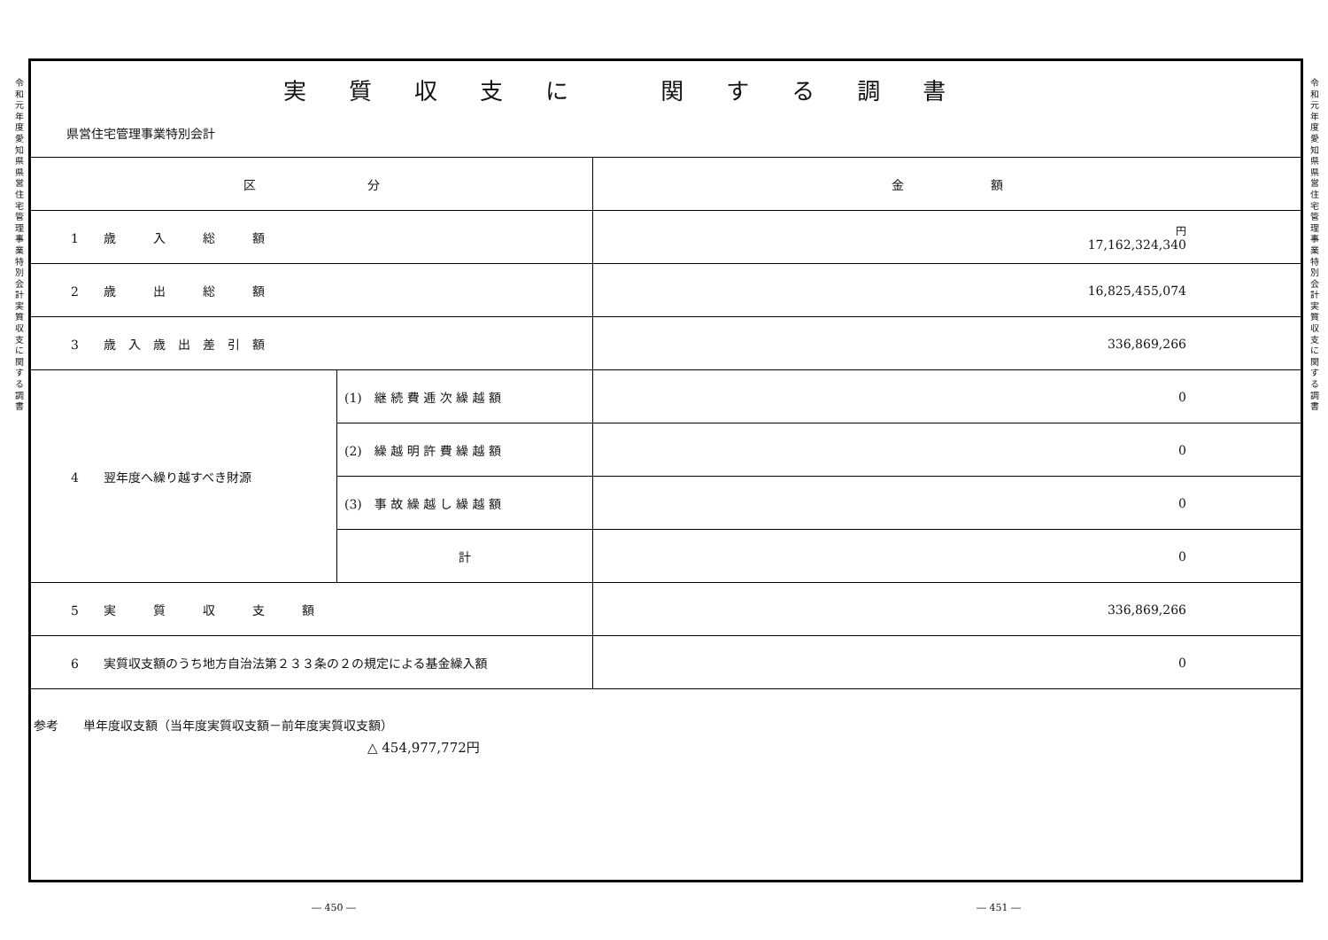令和元年度愛知県県営住宅管理事業特別会計実質収支に関する調書
令和元年度愛知県県営住宅管理事業特別会計実質収支に関する調書
実質収支に 関する調書
県営住宅管理事業特別会計
| 区 分 | | 金 額 |
| --- | --- | --- |
| 1 歳 入 総 額 | | 円 17,162,324,340 |
| 2 歳 出 総 額 | | 16,825,455,074 |
| 3 歳 入 歳 出 差 引 額 | | 336,869,266 |
| 4 翌年度へ繰り越すべき財源 | (1) 継 続 費 逓 次 繰 越 額 | 0 |
| | (2) 繰 越 明 許 費 繰 越 額 | 0 |
| | (3) 事 故 繰 越 し 繰 越 額 | 0 |
| | 計 | 0 |
| 5 実 質 収 支 額 | | 336,869,266 |
| 6 実質収支額のうち地方自治法第２３３条の２の規定による基金繰入額 | | 0 |
参考　　単年度収支額（当年度実質収支額－前年度実質収支額）
△ 454,977,772円
― 450 ― ― 451 ―